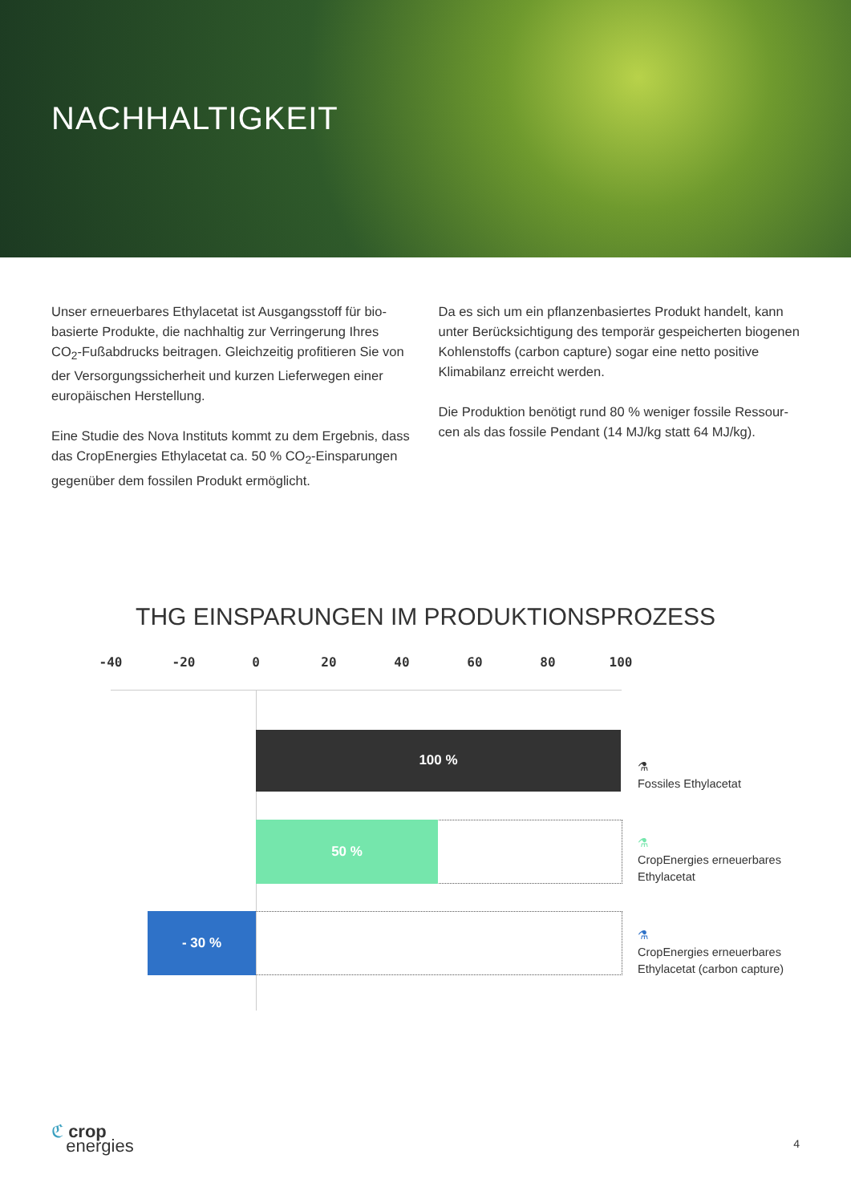NACHHALTIGKEIT
Unser erneuerbares Ethylacetat ist Ausgangsstoff für bio­basierte Produkte, die nachhaltig zur Verringerung Ihres CO<sub>2</sub>-Fußabdrucks beitragen. Gleichzeitig profitieren Sie von der Versorgungssicherheit und kurzen Lieferwegen einer europäischen Herstellung.
Eine Studie des Nova Instituts kommt zu dem Ergebnis, dass das CropEnergies Ethylacetat ca. 50 % CO<sub>2</sub>-Ein­sparungen gegenüber dem fossilen Produkt ermöglicht.
Da es sich um ein pflanzenbasiertes Produkt handelt, kann unter Berücksichtigung des temporär gespeicherten bio­genen Kohlenstoffs (carbon capture) sogar eine netto positive Klimabilanz erreicht werden.
Die Produktion benötigt rund 80 % weniger fossile Ressour­cen als das fossile Pendant (14 MJ/kg statt 64 MJ/kg).
THG EINSPARUNGEN IM PRODUKTIONSPROZESS
-40 -20 0 20 40 60 80 100
100 %
50 %
- 30 %
⚗
Fossiles Ethylacetat
⚗
CropEnergies erneuerbares
Ethylacetat
⚗
CropEnergies erneuerbares
Ethylacetat (carbon capture)
ℭ crop
energies
4